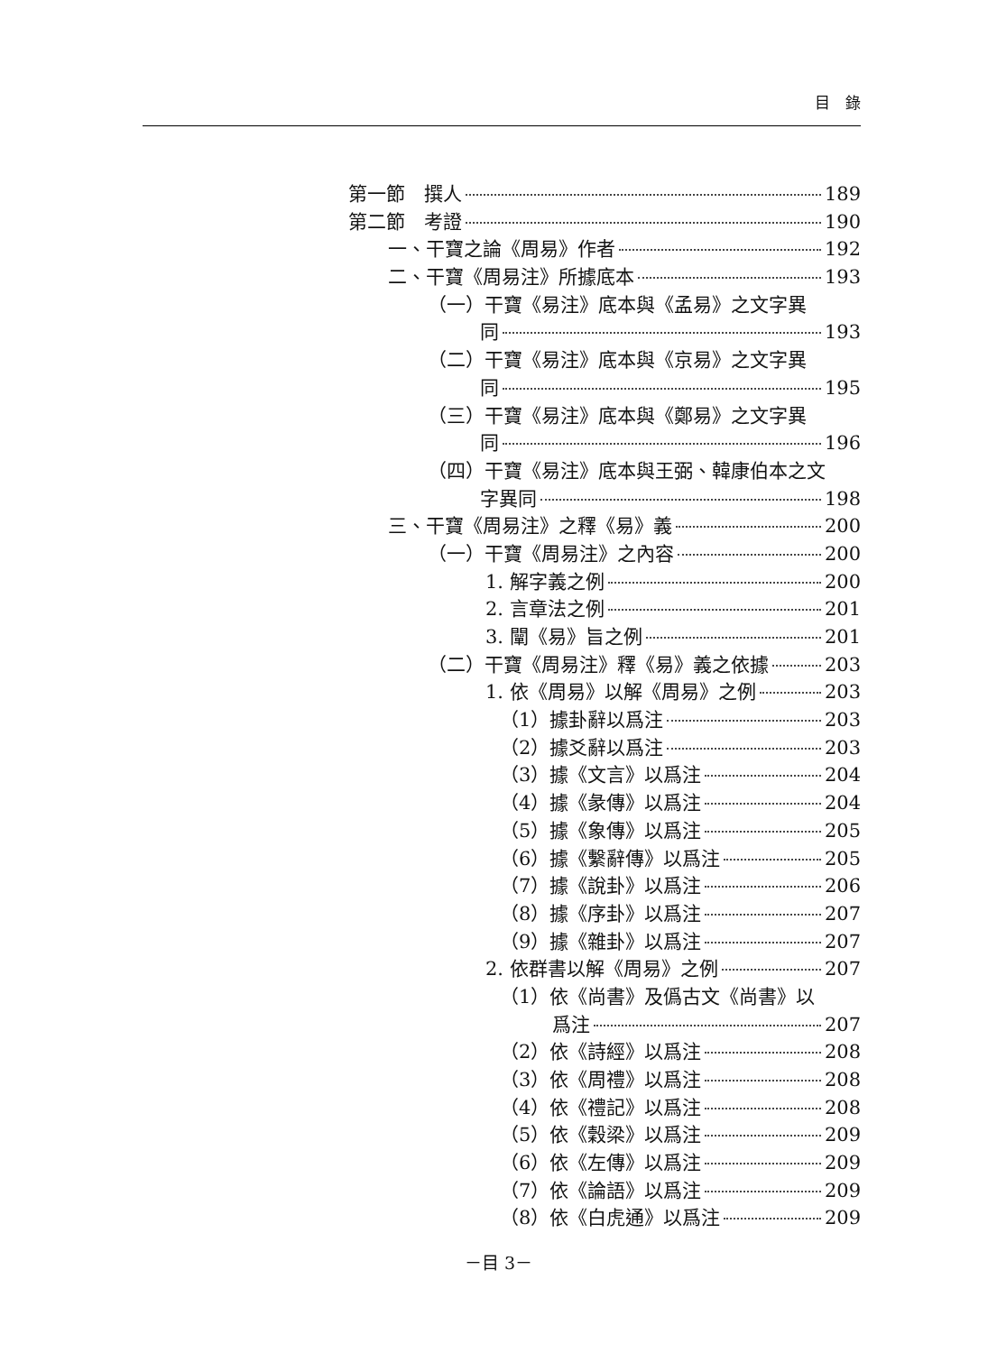目　錄
第一節　撰人 189
第二節　考證 190
一、干寶之論《周易》作者 192
二、干寶《周易注》所據底本 193
（一）干寶《易注》底本與《孟易》之文字異
同 193
（二）干寶《易注》底本與《京易》之文字異
同 195
（三）干寶《易注》底本與《鄭易》之文字異
同 196
（四）干寶《易注》底本與王弼、韓康伯本之文
字異同 198
三、干寶《周易注》之釋《易》義 200
（一）干寶《周易注》之內容 200
1. 解字義之例 200
2. 言章法之例 201
3. 闡《易》旨之例 201
（二）干寶《周易注》釋《易》義之依據 203
1. 依《周易》以解《周易》之例 203
（1）據卦辭以爲注 203
（2）據爻辭以爲注 203
（3）據《文言》以爲注 204
（4）據《彖傳》以爲注 204
（5）據《象傳》以爲注 205
（6）據《繫辭傳》以爲注 205
（7）據《說卦》以爲注 206
（8）據《序卦》以爲注 207
（9）據《雜卦》以爲注 207
2. 依群書以解《周易》之例 207
（1）依《尚書》及僞古文《尚書》以
爲注 207
（2）依《詩經》以爲注 208
（3）依《周禮》以爲注 208
（4）依《禮記》以爲注 208
（5）依《穀梁》以爲注 209
（6）依《左傳》以爲注 209
（7）依《論語》以爲注 209
（8）依《白虎通》以爲注 209
－目 3－